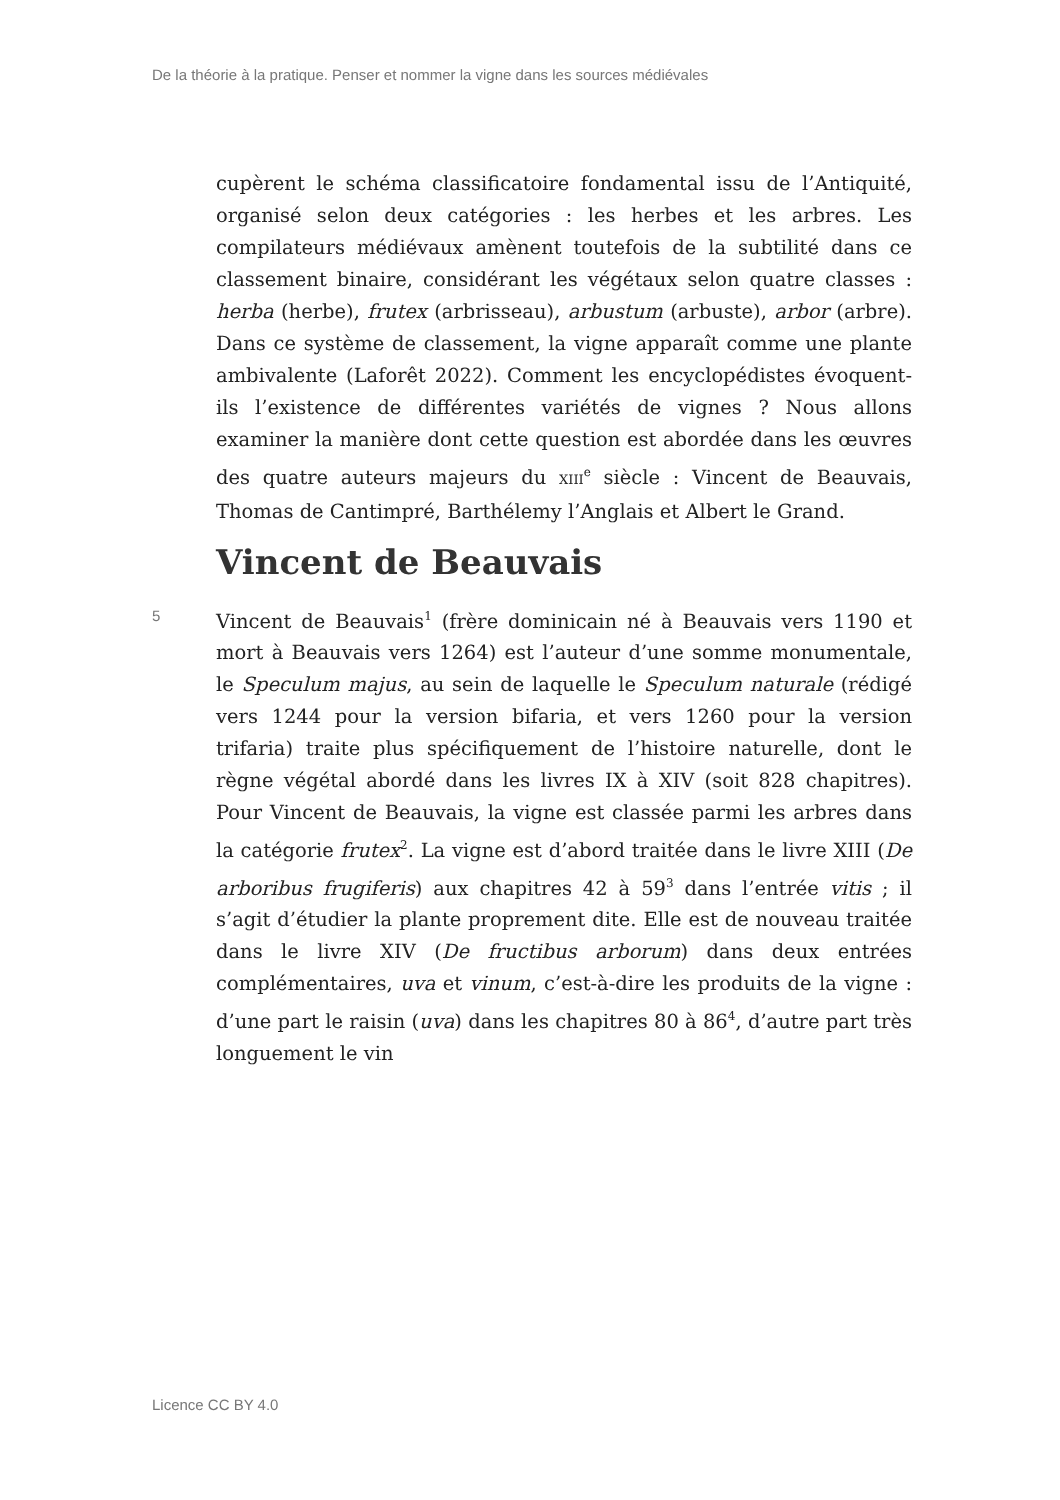De la théorie à la pratique. Penser et nommer la vigne dans les sources médiévales
cupèrent le schéma classificatoire fondamental issu de l’Antiquité, organisé selon deux catégories : les herbes et les arbres. Les compilateurs médiévaux amènent toutefois de la subtilité dans ce classement binaire, considérant les végétaux selon quatre classes : herba (herbe), frutex (arbrisseau), arbustum (arbuste), arbor (arbre). Dans ce système de classement, la vigne apparaît comme une plante ambivalente (Laforêt 2022). Comment les encyclopédistes évoquent-ils l’existence de différentes variétés de vignes ? Nous allons examiner la manière dont cette question est abordée dans les œuvres des quatre auteurs majeurs du XIII<sup>e</sup> siècle : Vincent de Beauvais, Thomas de Cantimpré, Barthélemy l’Anglais et Albert le Grand.
Vincent de Beauvais
5 Vincent de Beauvais<sup>1</sup> (frère dominicain né à Beauvais vers 1190 et mort à Beauvais vers 1264) est l’auteur d’une somme monumentale, le Speculum majus, au sein de laquelle le Speculum naturale (rédigé vers 1244 pour la version bifaria, et vers 1260 pour la version trifaria) traite plus spécifiquement de l’histoire naturelle, dont le règne végétal abordé dans les livres IX à XIV (soit 828 chapitres). Pour Vincent de Beauvais, la vigne est classée parmi les arbres dans la catégorie frutex<sup>2</sup>. La vigne est d’abord traitée dans le livre XIII (De arboribus frugiferis) aux chapitres 42 à 59<sup>3</sup> dans l’entrée vitis ; il s’agit d’étudier la plante proprement dite. Elle est de nouveau traitée dans le livre XIV (De fructibus arborum) dans deux entrées complémentaires, uva et vinum, c’est-à-dire les produits de la vigne : d’une part le raisin (uva) dans les chapitres 80 à 86<sup>4</sup>, d’autre part très longuement le vin
Licence CC BY 4.0